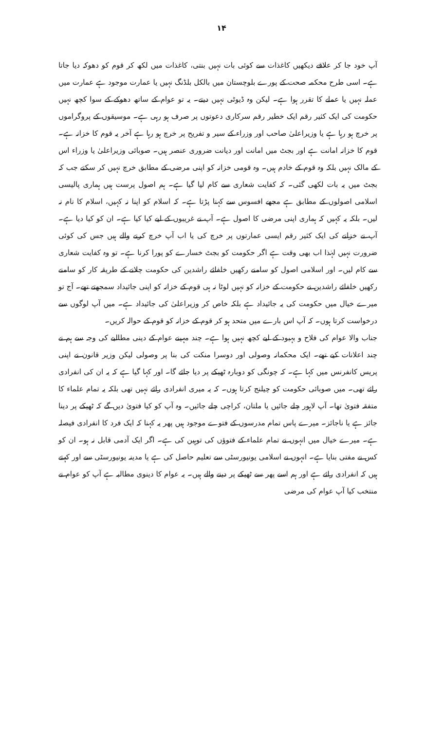۱۴
آپ خود جا کر علاقے دیکھیں کاغذات سے کوئی بات نہیں بنتی، کاغذات میں لکھ کر قوم کو دھوکہ دیا جاتا ہے۔ اسی طرح محکمہ صحت کے پورے بلوچستان میں بالکل بلڈنگ نہیں یا عمارت موجود ہے عمارت میں عملہ نہیں یا عملے کا تقرر ہوا ہے۔ لیکن وہ ڈیوٹی نہیں دیتے۔ یہ تو عوام کے ساتھ دھوکے کے سوا کچھ نہیں حکومت کی ایک کثیر رقم ایک خطیر رقم سرکاری دعوتوں پر صرف ہو رہی ہے۔ موسیقوں کے پروگراموں پر خرچ ہو رہا ہے یا وزیراعلیٰ صاحب اور وزراء کے سیر و تفریح پر خرچ ہو رہا ہے آخر یہ قوم کا خزانہ ہے۔ قوم کا خزانہ امانت ہے اور بجٹ میں امانت اور دیانت ضروری عنصر ہیں۔ صوبائی وزیراعلیٰ یا وزراء اس کے مالک نہیں بلکہ وہ قوم کے خادم ہیں۔ وہ قومی خزانہ کو اپنی مرضی کے مطابق خرچ نہیں کر سکتے جب کہ بجٹ میں یہ بات لکھی گئی۔ کہ کفایت شعاری سے کام لیا گیا ہے۔ ہم اصول پرست ہیں ہماری پالیسی اسلامی اصولوں کے مطابق ہے مجھے افسوس سے کہنا پڑتا ہے۔ کہ اسلام کو اپنا نہ کہیں، اسلام کا نام نہ لیں۔ بلکہ یہ کہیں کہ ہماری اپنی مرضی کا اصول ہے۔ آپ نے غریبوں کے لیے کیا کیا ہے۔ ان کو کیا دیا ہے۔ آپ نے خزانے کی ایک کثیر رقم ایسی عمارتوں پر خرچ کی یا اب آپ خرچ کرنے والے ہیں جس کی کوئی ضرورت نہیں لہٰذا اب بھی وقت ہے اگر حکومت کو بجٹ خسارے کو پورا کرنا ہے۔ تو وہ کفایت شعاری سے کام لیں۔ اور اسلامی اصول کو سامنے رکھیں خلفائے راشدین کی حکومت چلانے کے طریقہ کار کو سامنے رکھیں خلفائے راشدین نے حکومت کے خزانہ کو نہیں لوٹا نہ ہی قوم کے خزانہ کو اپنی جائیداد سمجھتے تھے۔ آج تو میرے خیال میں حکومت کی یہ جائیداد ہے بلکہ خاص کر وزیراعلیٰ کی جائیداد ہے۔ میں آپ لوگوں سے درخواست کرتا ہوں۔ کہ آپ اس بارے میں متحد ہو کر قوم کے خزانہ کو قوم کے حوالہ کریں۔
جناب والا عوام کی فلاح و بہبود کے لیے کچھ نہیں ہوا ہے۔ چند مہینے عوام کے دینی مطالبے کی وجہ سے ہم نے چند اعلانات کیے تھے۔ ایک محکمانہ وصولی اور دوسرا منکت کی بنا پر وصولی لیکن وزیر قانون نے اپنی پریس کانفرنس میں کہا ہے۔ کہ چونگی کو دوبارہ ٹھیکے پر دیا جائے گا۔ اور کہا گیا ہے کہ یہ ان کی انفرادی رائے تھی۔ میں صوبائی حکومت کو چیلنج کرتا ہوں۔ کہ یہ میری انفرادی رائے نہیں تھی بلکہ یہ تمام علماء کا متفقہ فتویٰ تھا۔ آپ لاہور چلے جائیں یا ملتان، کراچی چلے جائیں۔ وہ آپ کو کیا فتویٰ دیں گے کہ ٹھیکے پر دینا جائز ہے یا ناجائز۔ میرے پاس تمام مدرسوں کے فتوے موجود ہیں پھر یہ کہنا کہ ایک فرد کا انفرادی فیصلہ ہے۔ میرے خیال میں انہوں نے تمام علماء کے فتوؤں کی توہین کی ہے۔ اگر ایک آدمی قابل نہ ہو۔ ان کو کس نے مفتی بنایا ہے۔ انہوں نے اسلامی یونیورسٹی سے تعلیم حاصل کی ہے یا مدینہ یونیورسٹی سے اور کہتے ہیں کہ انفرادی رائے ہے اور ہم اسے پھر سے ٹھیکے پر دینے والے ہیں۔ یہ عوام کا دینوی مطالبہ ہے آپ کو عوام نے منتخب کیا آپ عوام کی مرضی